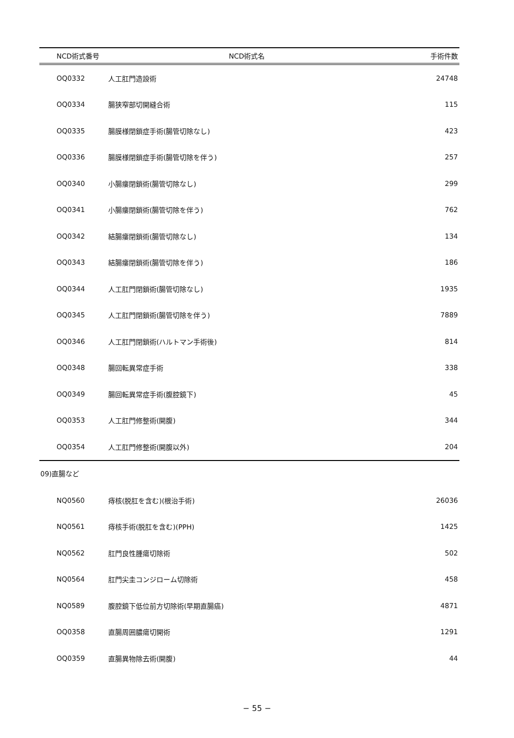| NCD術式番号 | NCD術式名 | 手術件数 |
| --- | --- | --- |
| OQ0332 | 人工肛門造設術 | 24748 |
| OQ0334 | 腸狭窄部切開縫合術 | 115 |
| OQ0335 | 腸膜様閉鎖症手術(腸管切除なし) | 423 |
| OQ0336 | 腸膜様閉鎖症手術(腸管切除を伴う) | 257 |
| OQ0340 | 小腸瘻閉鎖術(腸管切除なし) | 299 |
| OQ0341 | 小腸瘻閉鎖術(腸管切除を伴う) | 762 |
| OQ0342 | 結腸瘻閉鎖術(腸管切除なし) | 134 |
| OQ0343 | 結腸瘻閉鎖術(腸管切除を伴う) | 186 |
| OQ0344 | 人工肛門閉鎖術(腸管切除なし) | 1935 |
| OQ0345 | 人工肛門閉鎖術(腸管切除を伴う) | 7889 |
| OQ0346 | 人工肛門閉鎖術(ハルトマン手術後) | 814 |
| OQ0348 | 腸回転異常症手術 | 338 |
| OQ0349 | 腸回転異常症手術(腹腔鏡下) | 45 |
| OQ0353 | 人工肛門修整術(開腹) | 344 |
| OQ0354 | 人工肛門修整術(開腹以外) | 204 |
09)直腸など
| NQ0560 | 痔核(脱肛を含む)(根治手術) | 26036 |
| NQ0561 | 痔核手術(脱肛を含む)(PPH) | 1425 |
| NQ0562 | 肛門良性腫瘍切除術 | 502 |
| NQ0564 | 肛門尖圭コンジローム切除術 | 458 |
| NQ0589 | 腹腔鏡下低位前方切除術(早期直腸癌) | 4871 |
| OQ0358 | 直腸周囲膿瘍切開術 | 1291 |
| OQ0359 | 直腸異物除去術(開腹) | 44 |
− 55 −